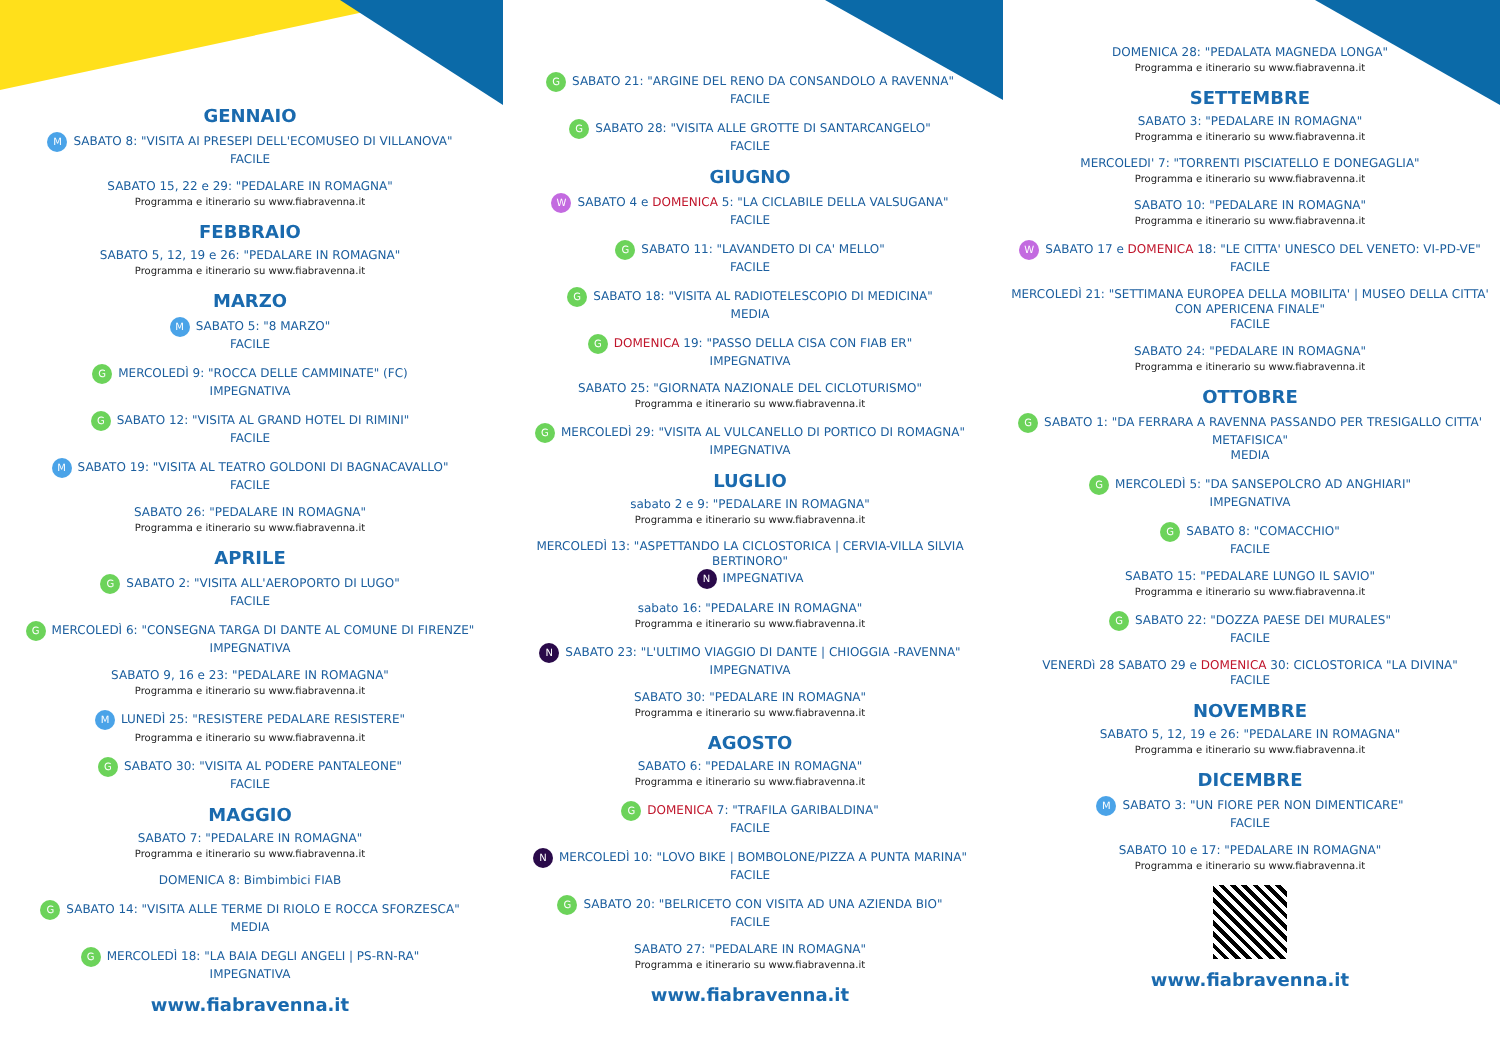GENNAIO
M SABATO 8: "VISITA AI PRESEPI DELL'ECOMUSEO DI VILLANOVA"
FACILE
SABATO 15, 22 e 29: "PEDALARE IN ROMAGNA"
Programma e itinerario su www.fiabravenna.it
FEBBRAIO
SABATO 5, 12, 19 e 26: "PEDALARE IN ROMAGNA"
Programma e itinerario su www.fiabravenna.it
MARZO
M SABATO 5: "8 MARZO"
FACILE
G MERCOLEDÌ 9: "ROCCA DELLE CAMMINATE" (FC)
IMPEGNATIVA
G SABATO 12: "VISITA AL GRAND HOTEL DI RIMINI"
FACILE
M SABATO 19: "VISITA AL TEATRO GOLDONI DI BAGNACAVALLO"
FACILE
SABATO 26: "PEDALARE IN ROMAGNA"
Programma e itinerario su www.fiabravenna.it
APRILE
G SABATO 2: "VISITA ALL'AEROPORTO DI LUGO"
FACILE
G MERCOLEDÌ 6: "CONSEGNA TARGA DI DANTE AL COMUNE DI FIRENZE"
IMPEGNATIVA
SABATO 9, 16 e 23: "PEDALARE IN ROMAGNA"
Programma e itinerario su www.fiabravenna.it
M LUNEDÌ 25: "RESISTERE PEDALARE RESISTERE"
Programma e itinerario su www.fiabravenna.it
G SABATO 30: "VISITA AL PODERE PANTALEONE"
FACILE
MAGGIO
SABATO 7: "PEDALARE IN ROMAGNA"
Programma e itinerario su www.fiabravenna.it
DOMENICA 8: Bimbimbici FIAB
G SABATO 14: "VISITA ALLE TERME DI RIOLO E ROCCA SFORZESCA"
MEDIA
G MERCOLEDÌ 18: "LA BAIA DEGLI ANGELI | PS-RN-RA"
IMPEGNATIVA
www.fiabravenna.it
G SABATO 21: "ARGINE DEL RENO DA CONSANDOLO A RAVENNA"
FACILE
G SABATO 28: "VISITA ALLE GROTTE DI SANTARCANGELO"
FACILE
GIUGNO
W SABATO 4 e DOMENICA 5: "LA CICLABILE DELLA VALSUGANA"
FACILE
G SABATO 11: "LAVANDETO DI CA' MELLO"
FACILE
G SABATO 18: "VISITA AL RADIOTELESCOPIO DI MEDICINA"
MEDIA
G DOMENICA 19: "PASSO DELLA CISA CON FIAB ER"
IMPEGNATIVA
SABATO 25: "GIORNATA NAZIONALE DEL CICLOTURISMO"
Programma e itinerario su www.fiabravenna.it
G MERCOLEDÌ 29: "VISITA AL VULCANELLO DI PORTICO DI ROMAGNA"
IMPEGNATIVA
LUGLIO
sabato 2 e 9: "PEDALARE IN ROMAGNA"
Programma e itinerario su www.fiabravenna.it
MERCOLEDÌ 13: "ASPETTANDO LA CICLOSTORICA | CERVIA-VILLA SILVIA BERTINORO"
N IMPEGNATIVA
sabato 16: "PEDALARE IN ROMAGNA"
Programma e itinerario su www.fiabravenna.it
N SABATO 23: "L'ULTIMO VIAGGIO DI DANTE | CHIOGGIA -RAVENNA"
IMPEGNATIVA
SABATO 30: "PEDALARE IN ROMAGNA"
Programma e itinerario su www.fiabravenna.it
AGOSTO
SABATO 6: "PEDALARE IN ROMAGNA"
Programma e itinerario su www.fiabravenna.it
G DOMENICA 7: "TRAFILA GARIBALDINA"
FACILE
N MERCOLEDÌ 10: "LOVO BIKE | BOMBOLONE/PIZZA A PUNTA MARINA"
FACILE
G SABATO 20: "BELRICETO CON VISITA AD UNA AZIENDA BIO"
FACILE
SABATO 27: "PEDALARE IN ROMAGNA"
Programma e itinerario su www.fiabravenna.it
www.fiabravenna.it
DOMENICA 28: "PEDALATA MAGNEDA LONGA"
Programma e itinerario su www.fiabravenna.it
SETTEMBRE
SABATO 3: "PEDALARE IN ROMAGNA"
Programma e itinerario su www.fiabravenna.it
MERCOLEDI' 7: "TORRENTI PISCIATELLO E DONEGAGLIA"
Programma e itinerario su www.fiabravenna.it
SABATO 10: "PEDALARE IN ROMAGNA"
Programma e itinerario su www.fiabravenna.it
W SABATO 17 e DOMENICA 18: "LE CITTA' UNESCO DEL VENETO: VI-PD-VE"
FACILE
MERCOLEDÌ 21: "SETTIMANA EUROPEA DELLA MOBILITA' | MUSEO DELLA CITTA' CON APERICENA FINALE"
FACILE
SABATO 24: "PEDALARE IN ROMAGNA"
Programma e itinerario su www.fiabravenna.it
OTTOBRE
G SABATO 1: "DA FERRARA A RAVENNA PASSANDO PER TRESIGALLO CITTA' METAFISICA"
MEDIA
G MERCOLEDÌ 5: "DA SANSEPOLCRO AD ANGHIARI"
IMPEGNATIVA
G SABATO 8: "COMACCHIO"
FACILE
SABATO 15: "PEDALARE LUNGO IL SAVIO"
Programma e itinerario su www.fiabravenna.it
G SABATO 22: "DOZZA PAESE DEI MURALES"
FACILE
VENERDì 28 SABATO 29 e DOMENICA 30: CICLOSTORICA "LA DIVINA"
FACILE
NOVEMBRE
SABATO 5, 12, 19 e 26: "PEDALARE IN ROMAGNA"
Programma e itinerario su www.fiabravenna.it
DICEMBRE
M SABATO 3: "UN FIORE PER NON DIMENTICARE"
FACILE
SABATO 10 e 17: "PEDALARE IN ROMAGNA"
Programma e itinerario su www.fiabravenna.it
www.fiabravenna.it